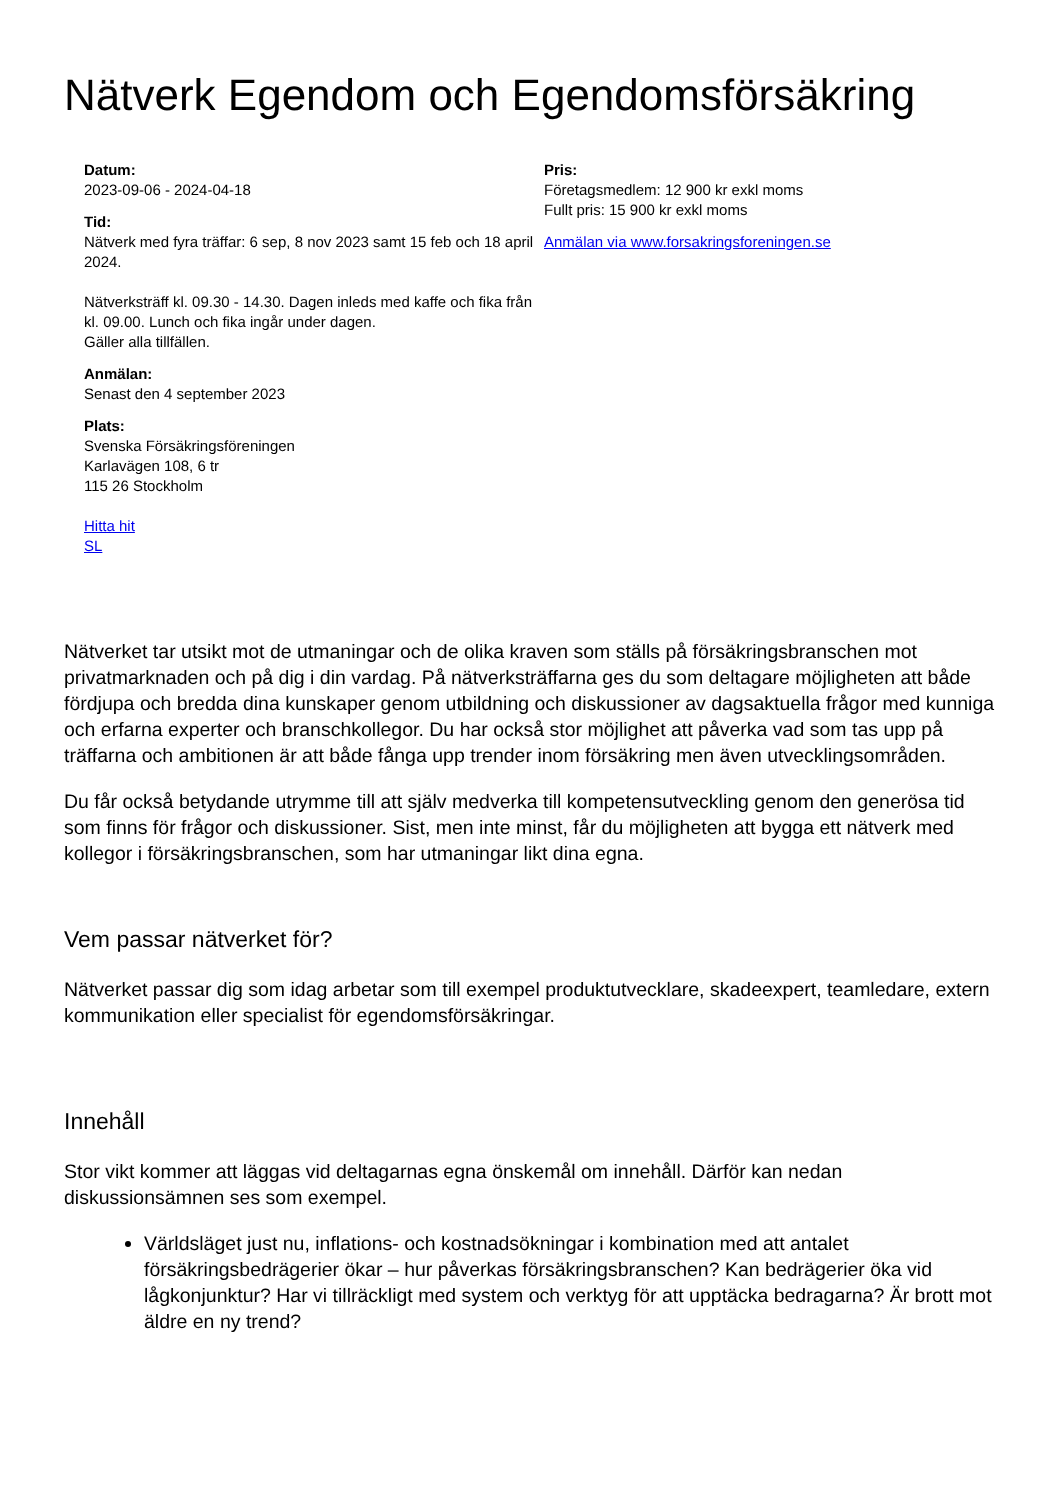Nätverk Egendom och Egendomsförsäkring
Datum:
2023-09-06 - 2024-04-18
Tid:
Nätverk med fyra träffar: 6 sep, 8 nov 2023 samt 15 feb och 18 april 2024.
Nätverksträff kl. 09.30 - 14.30. Dagen inleds med kaffe och fika från kl. 09.00. Lunch och fika ingår under dagen.
Gäller alla tillfällen.
Anmälan:
Senast den 4 september 2023
Plats:
Svenska Försäkringsföreningen
Karlavägen 108, 6 tr
115 26 Stockholm
Hitta hit
SL
Pris:
Företagsmedlem: 12 900 kr exkl moms
Fullt pris: 15 900 kr exkl moms
Anmälan via www.forsakringsforeningen.se
Nätverket tar utsikt mot de utmaningar och de olika kraven som ställs på försäkringsbranschen mot privatmarknaden och på dig i din vardag. På nätverksträffarna ges du som deltagare möjligheten att både fördjupa och bredda dina kunskaper genom utbildning och diskussioner av dagsaktuella frågor med kunniga och erfarna experter och branschkollegor. Du har också stor möjlighet att påverka vad som tas upp på träffarna och ambitionen är att både fånga upp trender inom försäkring men även utvecklingsområden.
Du får också betydande utrymme till att själv medverka till kompetensutveckling genom den generösa tid som finns för frågor och diskussioner. Sist, men inte minst, får du möjligheten att bygga ett nätverk med kollegor i försäkringsbranschen, som har utmaningar likt dina egna.
Vem passar nätverket för?
Nätverket passar dig som idag arbetar som till exempel produktutvecklare, skadeexpert, teamledare, extern kommunikation eller specialist för egendomsförsäkringar.
Innehåll
Stor vikt kommer att läggas vid deltagarnas egna önskemål om innehåll. Därför kan nedan diskussionsämnen ses som exempel.
Världsläget just nu, inflations- och kostnadsökningar i kombination med att antalet försäkringsbedrägerier ökar – hur påverkas försäkringsbranschen? Kan bedrägerier öka vid lågkonjunktur? Har vi tillräckligt med system och verktyg för att upptäcka bedragarna? Är brott mot äldre en ny trend?